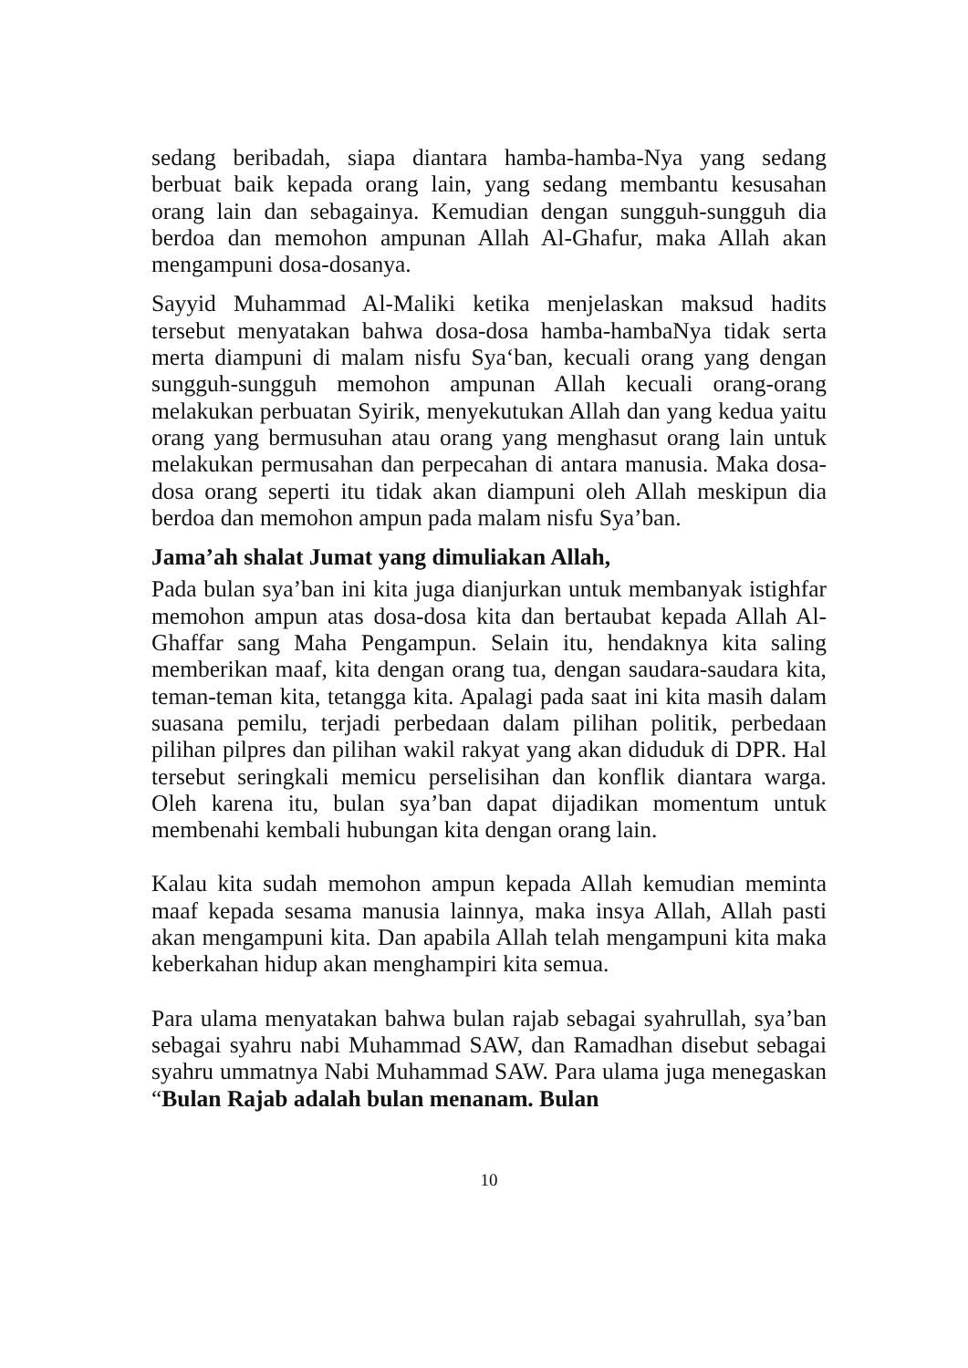sedang beribadah, siapa diantara hamba-hamba-Nya yang sedang berbuat baik kepada orang lain, yang sedang membantu kesusahan orang lain dan sebagainya. Kemudian dengan sungguh-sungguh dia berdoa dan memohon ampunan Allah Al-Ghafur, maka Allah akan mengampuni dosa-dosanya.
Sayyid Muhammad Al-Maliki ketika menjelaskan maksud hadits tersebut menyatakan bahwa dosa-dosa hamba-hambaNya tidak serta merta diampuni di malam nisfu Sya‘ban, kecuali orang yang dengan sungguh-sungguh memohon ampunan Allah kecuali orang-orang melakukan perbuatan Syirik, menyekutukan Allah dan yang kedua yaitu orang yang bermusuhan atau orang yang menghasut orang lain untuk melakukan permusahan dan perpecahan di antara manusia. Maka dosa-dosa orang seperti itu tidak akan diampuni oleh Allah meskipun dia berdoa dan memohon ampun pada malam nisfu Sya’ban.
Jama’ah shalat Jumat yang dimuliakan Allah,
Pada bulan sya’ban ini kita juga dianjurkan untuk membanyak istighfar memohon ampun atas dosa-dosa kita dan bertaubat kepada Allah Al-Ghaffar sang Maha Pengampun. Selain itu, hendaknya kita saling memberikan maaf, kita dengan orang tua, dengan saudara-saudara kita, teman-teman kita, tetangga kita. Apalagi pada saat ini kita masih dalam suasana pemilu, terjadi perbedaan dalam pilihan politik, perbedaan pilihan pilpres dan pilihan wakil rakyat yang akan diduduk di DPR. Hal tersebut seringkali memicu perselisihan dan konflik diantara warga. Oleh karena itu, bulan sya’ban dapat dijadikan momentum untuk membenahi kembali hubungan kita dengan orang lain.
Kalau kita sudah memohon ampun kepada Allah kemudian meminta maaf kepada sesama manusia lainnya, maka insya Allah, Allah pasti akan mengampuni kita. Dan apabila Allah telah mengampuni kita maka keberkahan hidup akan menghampiri kita semua.
Para ulama menyatakan bahwa bulan rajab sebagai syahrullah, sya’ban sebagai syahru nabi Muhammad SAW, dan Ramadhan disebut sebagai syahru ummatnya Nabi Muhammad SAW. Para ulama juga menegaskan “Bulan Rajab adalah bulan menanam. Bulan
10